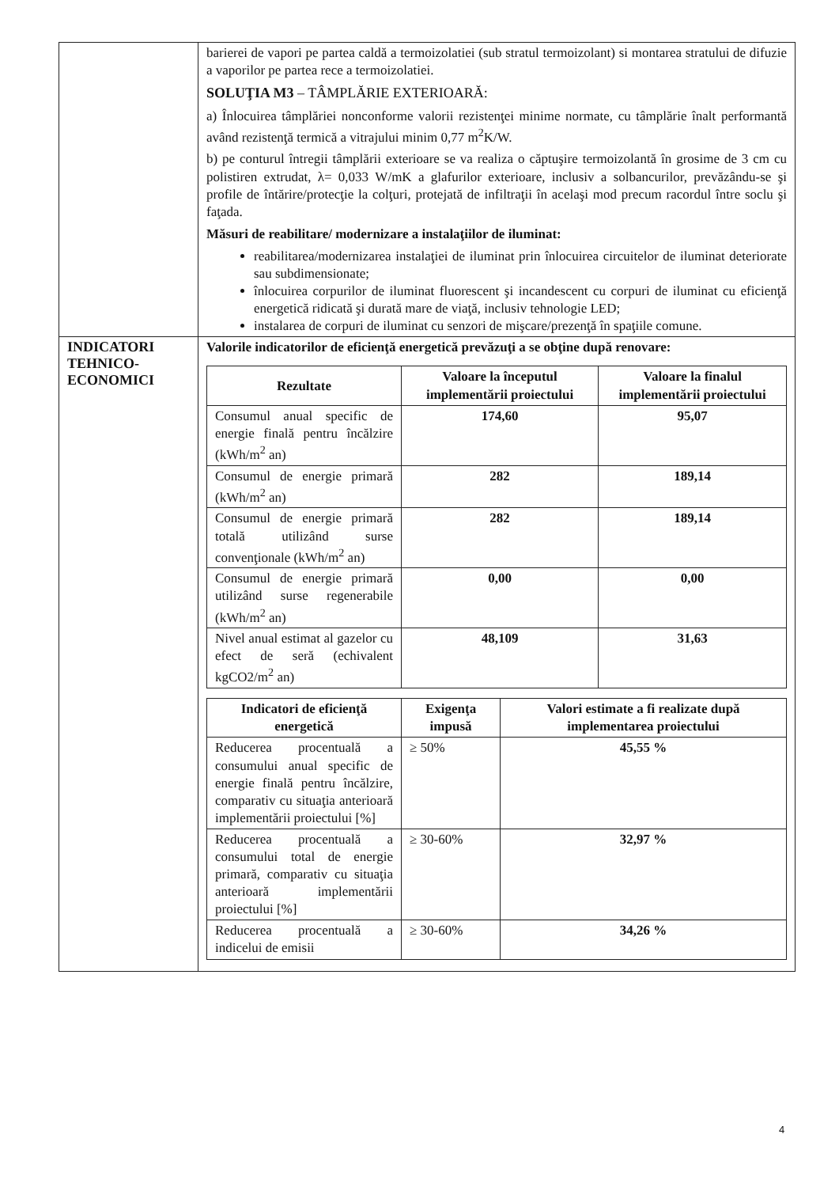| | barierei de vapori pe partea caldă a termoizolatiei (sub stratul termoizolant) si montarea stratului de difuzie a vaporilor pe partea rece a termoizolatiei. SOLUŢIA M3 – TÂMPLĂRIE EXTERIOARĂ: a) Înlocuirea tâmplăriei nonconforme valorii rezistenţei minime normate, cu tâmplărie înalt performantă având rezistenţă termică a vitrajului minim 0,77 m<sup>2</sup>K/W. b) pe conturul întregii tâmplării exterioare se va realiza o căptuşire termoizolantă în grosime de 3 cm cu polistiren extrudat, λ= 0,033 W/mK a glafurilor exterioare, inclusiv a solbancurilor, prevăzându-se şi profile de întărire/protecţie la colţuri, protejată de infiltraţii în acelaşi mod precum racordul între soclu şi faţada. Măsuri de reabilitare/ modernizare a instalaţiilor de iluminat: reabilitarea/modernizarea instalaţiei de iluminat prin înlocuirea circuitelor de iluminat deteriorate sau subdimensionate; înlocuirea corpurilor de iluminat fluorescent şi incandescent cu corpuri de iluminat cu eficienţă energetică ridicată şi durată mare de viaţă, inclusiv tehnologie LED; instalarea de corpuri de iluminat cu senzori de mişcare/prezenţă în spaţiile comune. |
| INDICATORI TEHNICO-ECONOMICI | Valorile indicatorilor de eficienţă energetică prevăzuţi a se obţine după renovare: / Rezultate / Valoare la începutul implementării proiectului / Valoare la finalul implementării proiectului / / --- / --- / --- / / Consumul anual specific de energie finală pentru încălzire (kWh/m<sup>2</sup> an) / 174,60 / 95,07 / / Consumul de energie primară (kWh/m<sup>2</sup> an) / 282 / 189,14 / / Consumul de energie primară totală utilizând surse convenţionale (kWh/m<sup>2</sup> an) / 282 / 189,14 / / Consumul de energie primară utilizând surse regenerabile (kWh/m<sup>2</sup> an) / 0,00 / 0,00 / / Nivel anual estimat al gazelor cu efect de seră (echivalent kgCO2/m<sup>2</sup> an) / 48,109 / 31,63 / / Indicatori de eficienţă energetică / Exigenţa impusă / Valori estimate a fi realizate după implementarea proiectului / / --- / --- / --- / / Reducerea procentuală a consumului anual specific de energie finală pentru încălzire, comparativ cu situaţia anterioară implementării proiectului [%] / ≥ 50% / 45,55 % / / Reducerea procentuală a consumului total de energie primară, comparativ cu situaţia anterioară implementării proiectului [%] / ≥ 30-60% / 32,97 % / / Reducerea procentuală a indicelui de emisii / ≥ 30-60% / 34,26 % / |
4